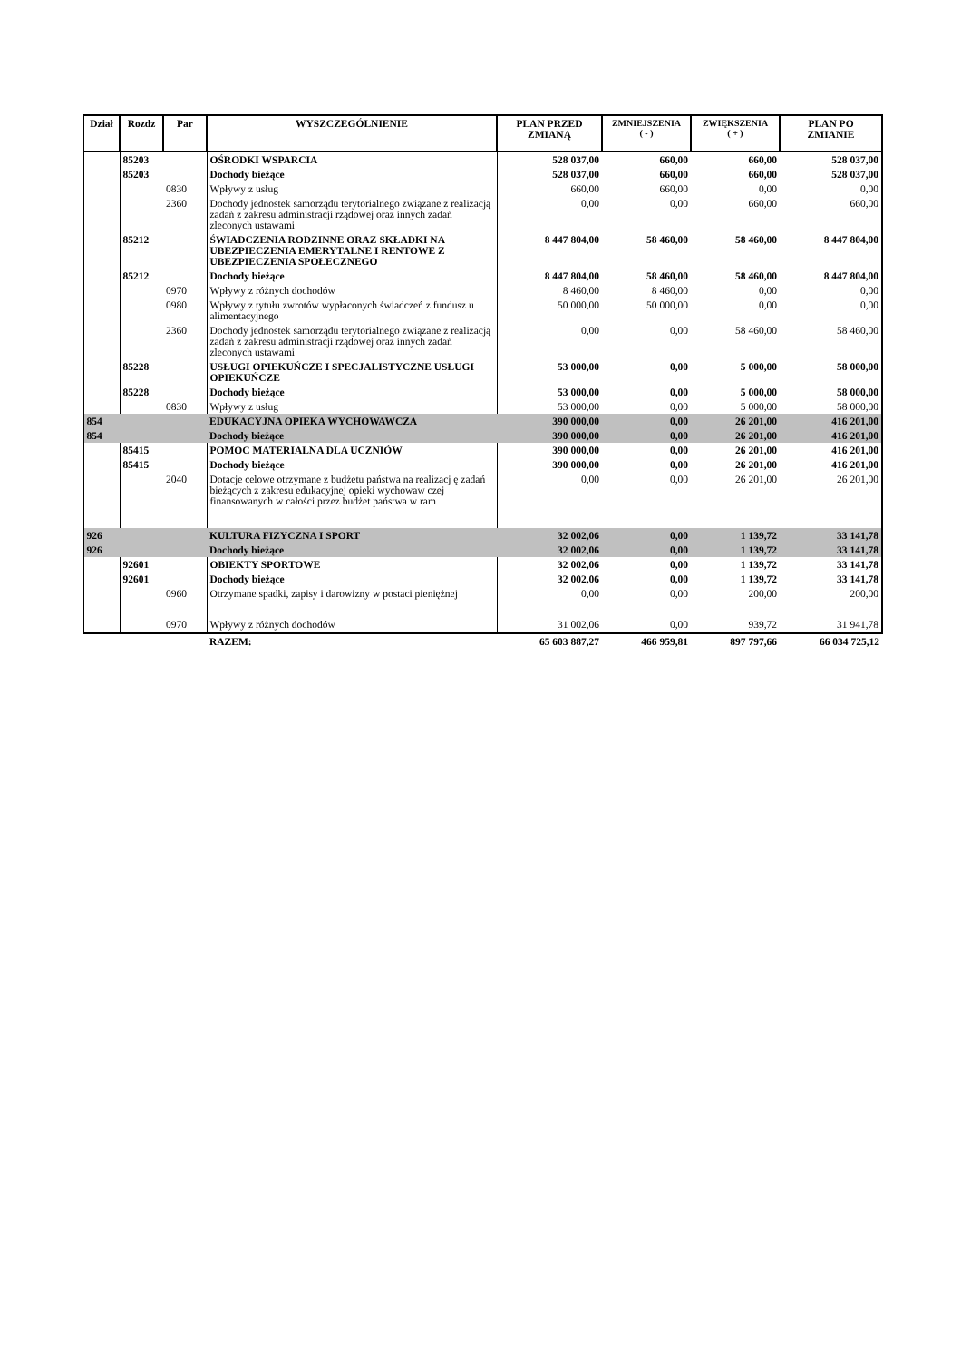| Dział | Rozdz | Par | WYSZCZEGÓLNIENIE | PLAN PRZED ZMIANĄ | ZMNIEJSZENIA ( - ) | ZWIĘKSZENIA ( + ) | PLAN PO ZMIANIE |
| --- | --- | --- | --- | --- | --- | --- | --- |
| | 85203 | | OŚRODKI WSPARCIA | 528 037,00 | 660,00 | 660,00 | 528 037,00 |
| | 85203 | | Dochody bieżące | 528 037,00 | 660,00 | 660,00 | 528 037,00 |
| | | 0830 | Wpływy z usług | 660,00 | 660,00 | 0,00 | 0,00 |
| | | 2360 | Dochody jednostek samorządu terytorialnego związane z realizacją zadań z zakresu administracji rządowej oraz innych zadań zleconych ustawami | 0,00 | 0,00 | 660,00 | 660,00 |
| | 85212 | | ŚWIADCZENIA RODZINNE ORAZ SKŁADKI NA UBEZPIECZENIA EMERYTALNE I RENTOWE Z UBEZPIECZENIA SPOŁECZNEGO | 8 447 804,00 | 58 460,00 | 58 460,00 | 8 447 804,00 |
| | 85212 | | Dochody bieżące | 8 447 804,00 | 58 460,00 | 58 460,00 | 8 447 804,00 |
| | | 0970 | Wpływy z różnych dochodów | 8 460,00 | 8 460,00 | 0,00 | 0,00 |
| | | 0980 | Wpływy z tytułu zwrotów wypłaconych świadczeń z fundusz u alimentacyjnego | 50 000,00 | 50 000,00 | 0,00 | 0,00 |
| | | 2360 | Dochody jednostek samorządu terytorialnego związane z realizacją zadań z zakresu administracji rządowej oraz innych zadań zleconych ustawami | 0,00 | 0,00 | 58 460,00 | 58 460,00 |
| | 85228 | | USŁUGI OPIEKUŃCZE I SPECJALISTYCZNE USŁUGI OPIEKUŃCZE | 53 000,00 | 0,00 | 5 000,00 | 58 000,00 |
| | 85228 | | Dochody bieżące | 53 000,00 | 0,00 | 5 000,00 | 58 000,00 |
| | | 0830 | Wpływy z usług | 53 000,00 | 0,00 | 5 000,00 | 58 000,00 |
| 854 | | | EDUKACYJNA OPIEKA WYCHOWAWCZA | 390 000,00 | 0,00 | 26 201,00 | 416 201,00 |
| 854 | | | Dochody bieżące | 390 000,00 | 0,00 | 26 201,00 | 416 201,00 |
| | 85415 | | POMOC MATERIALNA DLA UCZNIÓW | 390 000,00 | 0,00 | 26 201,00 | 416 201,00 |
| | 85415 | | Dochody bieżące | 390 000,00 | 0,00 | 26 201,00 | 416 201,00 |
| | | 2040 | Dotacje celowe otrzymane z budżetu państwa na realizacj ę zadań bieżących z zakresu edukacyjnej opieki wychowaw czej finansowanych w całości przez budżet państwa w ram | 0,00 | 0,00 | 26 201,00 | 26 201,00 |
| 926 | | | KULTURA FIZYCZNA I SPORT | 32 002,06 | 0,00 | 1 139,72 | 33 141,78 |
| 926 | | | Dochody bieżące | 32 002,06 | 0,00 | 1 139,72 | 33 141,78 |
| | 92601 | | OBIEKTY SPORTOWE | 32 002,06 | 0,00 | 1 139,72 | 33 141,78 |
| | 92601 | | Dochody bieżące | 32 002,06 | 0,00 | 1 139,72 | 33 141,78 |
| | | 0960 | Otrzymane spadki, zapisy i darowizny w postaci pieniężnej | 0,00 | 0,00 | 200,00 | 200,00 |
| | | 0970 | Wpływy z różnych dochodów | 31 002,06 | 0,00 | 939,72 | 31 941,78 |
| | | | RAZEM: | 65 603 887,27 | 466 959,81 | 897 797,66 | 66 034 725,12 |